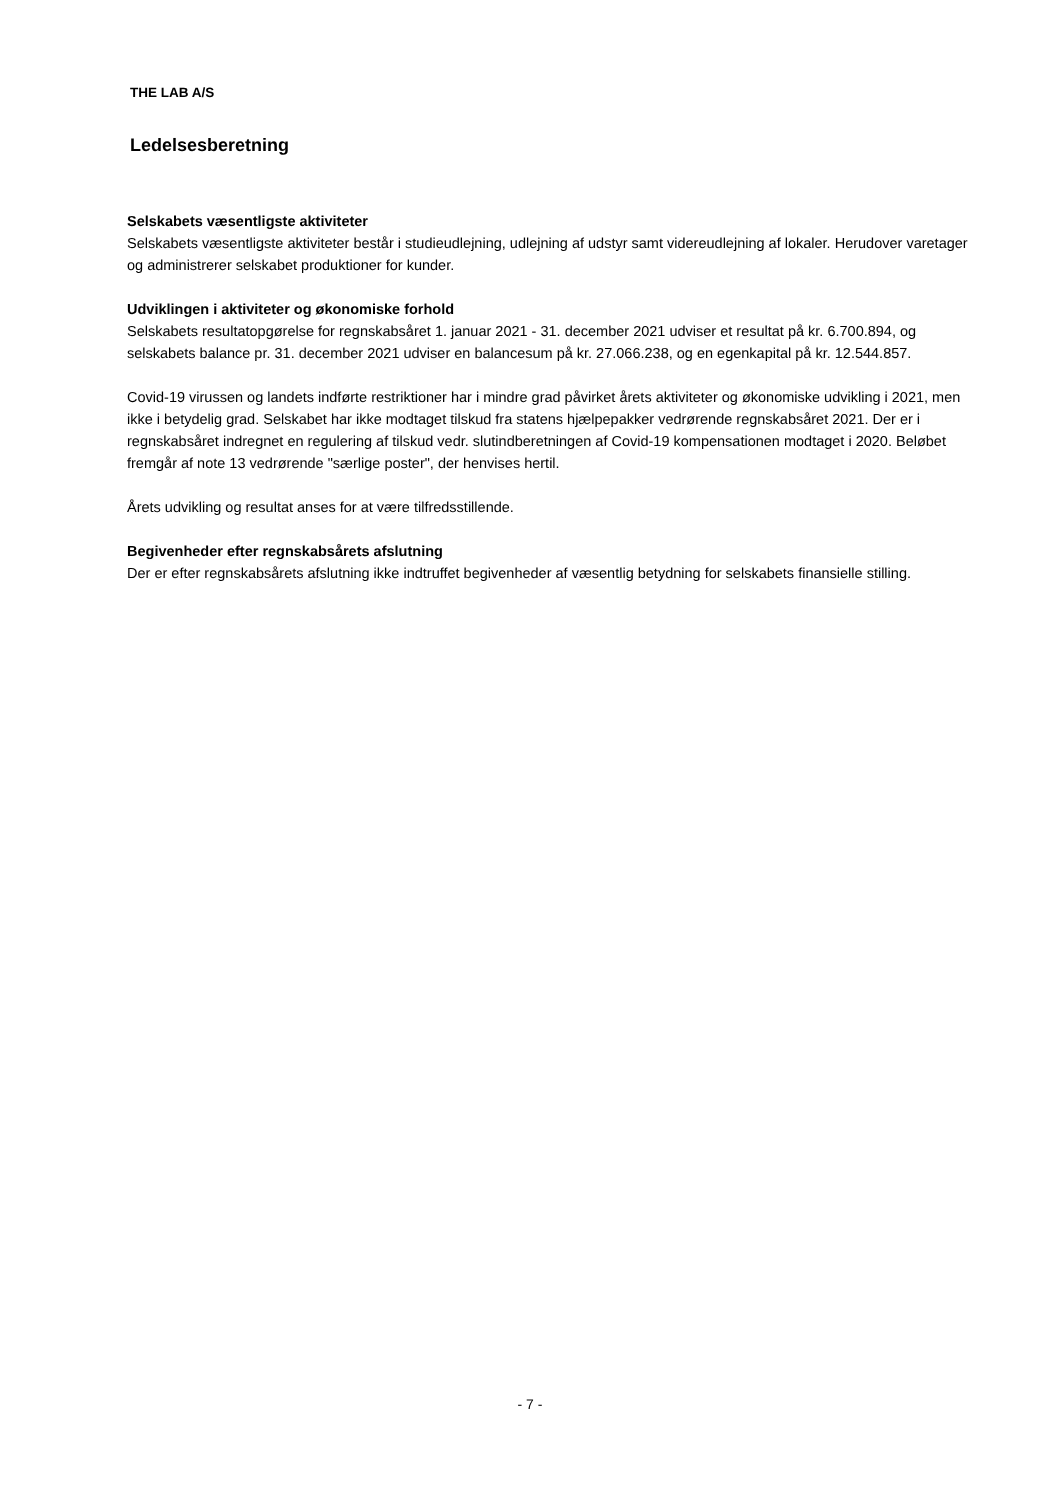THE LAB A/S
Ledelsesberetning
Selskabets væsentligste aktiviteter
Selskabets væsentligste aktiviteter består i studieudlejning, udlejning af udstyr samt videreudlejning af lokaler. Herudover varetager og administrerer selskabet produktioner for kunder.
Udviklingen i aktiviteter og økonomiske forhold
Selskabets resultatopgørelse for regnskabsåret 1. januar 2021 - 31. december 2021 udviser et resultat på kr. 6.700.894, og selskabets balance pr. 31. december 2021 udviser en balancesum på kr. 27.066.238, og en egenkapital på kr. 12.544.857.
Covid-19 virussen og landets indførte restriktioner har i mindre grad påvirket årets aktiviteter og økonomiske udvikling i 2021, men ikke i betydelig grad. Selskabet har ikke modtaget tilskud fra statens hjælpepakker vedrørende regnskabsåret 2021. Der er i regnskabsåret indregnet en regulering af tilskud vedr. slutindberetningen af Covid-19 kompensationen modtaget i 2020. Beløbet fremgår af note 13 vedrørende "særlige poster", der henvises hertil.
Årets udvikling og resultat anses for at være tilfredsstillende.
Begivenheder efter regnskabsårets afslutning
Der er efter regnskabsårets afslutning ikke indtruffet begivenheder af væsentlig betydning for selskabets finansielle stilling.
- 7 -